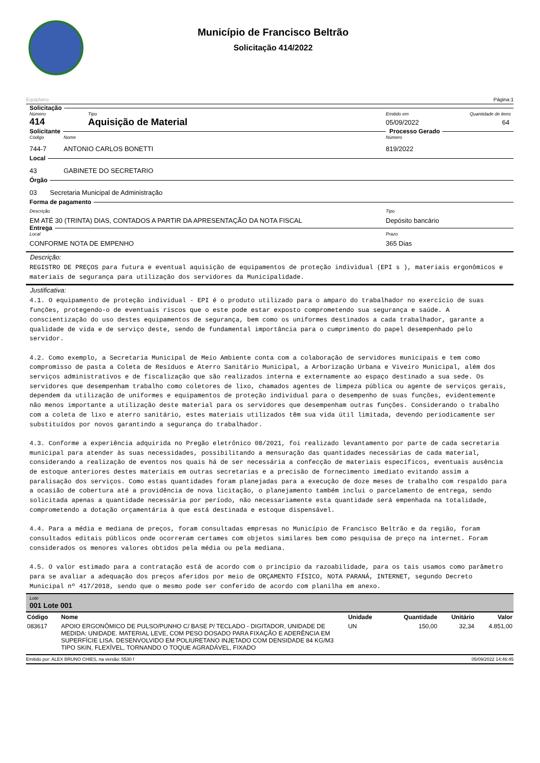Município de Francisco Beltrão
Solicitação 414/2022
Equiplano Página:1
Solicitação
Número Tipo Emitido em Quantidade de itens
414 Aquisição de Material 05/09/2022 64
Solicitante Processo Gerado
Código Nome Número
744-7 ANTONIO CARLOS BONETTI 819/2022
Local
43 GABINETE DO SECRETARIO
Órgão
03 Secretaria Municipal de Administração
Forma de pagamento
Descrição Tipo
EM ATÉ 30 (TRINTA) DIAS, CONTADOS A PARTIR DA APRESENTAÇÃO DA NOTA FISCAL Depósito bancário
Entrega
Local Prazo
CONFORME NOTA DE EMPENHO 365 Dias
Descrição:
REGISTRO DE PREÇOS para futura e eventual aquisição de equipamentos de proteção individual (EPI s ), materiais ergonômicos e materiais de segurança para utilização dos servidores da Municipalidade.
Justificativa:
4.1. O equipamento de proteção individual - EPI é o produto utilizado para o amparo do trabalhador no exercício de suas funções, protegendo-o de eventuais riscos que o este pode estar exposto comprometendo sua segurança e saúde. A conscientização do uso destes equipamentos de segurança, bem como os uniformes destinados a cada trabalhador, garante a qualidade de vida e de serviço deste, sendo de fundamental importância para o cumprimento do papel desempenhado pelo servidor. 4.2. Como exemplo, a Secretaria Municipal de Meio Ambiente conta com a colaboração de servidores municipais e tem como compromisso de pasta a Coleta de Resíduos e Aterro Sanitário Municipal, a Arborização Urbana e Viveiro Municipal, além dos serviços administrativos e de fiscalização que são realizados interna e externamente ao espaço destinado a sua sede. Os servidores que desempenham trabalho como coletores de lixo, chamados agentes de limpeza pública ou agente de serviços gerais, dependem da utilização de uniformes e equipamentos de proteção individual para o desempenho de suas funções, evidentemente não menos importante a utilização deste material para os servidores que desempenham outras funções. Considerando o trabalho com a coleta de lixo e aterro sanitário, estes materiais utilizados têm sua vida útil limitada, devendo periodicamente ser substituídos por novos garantindo a segurança do trabalhador. 4.3. Conforme a experiência adquirida no Pregão eletrônico 08/2021, foi realizado levantamento por parte de cada secretaria municipal para atender às suas necessidades, possibilitando a mensuração das quantidades necessárias de cada material, considerando a realização de eventos nos quais há de ser necessária a confecção de materiais específicos, eventuais ausência de estoque anteriores destes materiais em outras secretarias e a precisão de fornecimento imediato evitando assim a paralisação dos serviços. Como estas quantidades foram planejadas para a execução de doze meses de trabalho com respaldo para a ocasião de cobertura até a providência de nova licitação, o planejamento também inclui o parcelamento de entrega, sendo solicitada apenas a quantidade necessária por período, não necessariamente esta quantidade será empenhada na totalidade, comprometendo a dotação orçamentária à que está destinada e estoque dispensável. 4.4. Para a média e mediana de preços, foram consultadas empresas no Município de Francisco Beltrão e da região, foram consultados editais públicos onde ocorreram certames com objetos similares bem como pesquisa de preço na internet. Foram considerados os menores valores obtidos pela média ou pela mediana. 4.5. O valor estimado para a contratação está de acordo com o princípio da razoabilidade, para os tais usamos como parâmetro para se avaliar a adequação dos preços aferidos por meio de ORÇAMENTO FÍSICO, NOTA PARANÁ, INTERNET, segundo Decreto Municipal nº 417/2018, sendo que o mesmo pode ser conferido de acordo com planilha em anexo.
Lote
001 Lote 001
| Código | Nome | Unidade | Quantidade | Unitário | Valor |
| --- | --- | --- | --- | --- | --- |
| 083617 | APOIO ERGONÔMICO DE PULSO/PUNHO C/ BASE P/ TECLADO - DIGITADOR, UNIDADE DE MEDIDA: UNIDADE. MATERIAL LEVE, COM PESO DOSADO PARA FIXAÇÃO E ADERÊNCIA EM SUPERFÍCIE LISA. DESENVOLVIDO EM POLIURETANO INJETADO COM DENSIDADE 84 KG/M3 TIPO SKIN, FLEXÍVEL, TORNANDO O TOQUE AGRADÁVEL, FIXADO | UN | 150,00 | 32,34 | 4.851,00 |
Emitido por: ALEX BRUNO CHIES, na versão: 5530 f 05/09/2022 14:46:45